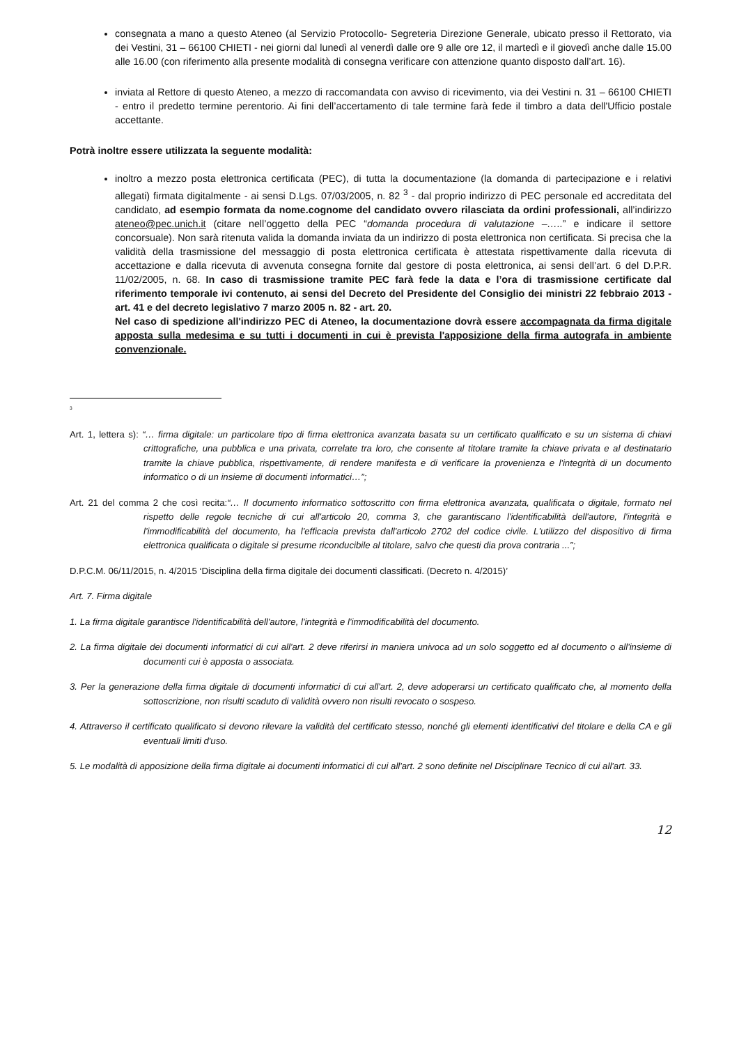consegnata a mano a questo Ateneo (al Servizio Protocollo- Segreteria Direzione Generale, ubicato presso il Rettorato, via dei Vestini, 31 – 66100 CHIETI - nei giorni dal lunedì al venerdì dalle ore 9 alle ore 12, il martedì e il giovedì anche dalle 15.00 alle 16.00 (con riferimento alla presente modalità di consegna verificare con attenzione quanto disposto dall’art. 16).
inviata al Rettore di questo Ateneo, a mezzo di raccomandata con avviso di ricevimento, via dei Vestini n. 31 – 66100 CHIETI - entro il predetto termine perentorio. Ai fini dell’accertamento di tale termine farà fede il timbro a data dell'Ufficio postale accettante.
Potrà inoltre essere utilizzata la seguente modalità:
inoltro a mezzo posta elettronica certificata (PEC), di tutta la documentazione (la domanda di partecipazione e i relativi allegati) firmata digitalmente - ai sensi D.Lgs. 07/03/2005, n. 82 <sup>3</sup> - dal proprio indirizzo di PEC personale ed accreditata del candidato, ad esempio formata da nome.cognome del candidato ovvero rilasciata da ordini professionali, all’indirizzo ateneo@pec.unich.it (citare nell’oggetto della PEC “domanda procedura di valutazione –…..” e indicare il settore concorsuale). Non sarà ritenuta valida la domanda inviata da un indirizzo di posta elettronica non certificata. Si precisa che la validità della trasmissione del messaggio di posta elettronica certificata è attestata rispettivamente dalla ricevuta di accettazione e dalla ricevuta di avvenuta consegna fornite dal gestore di posta elettronica, ai sensi dell’art. 6 del D.P.R. 11/02/2005, n. 68. In caso di trasmissione tramite PEC farà fede la data e l’ora di trasmissione certificate dal riferimento temporale ivi contenuto, ai sensi del Decreto del Presidente del Consiglio dei ministri 22 febbraio 2013 - art. 41 e del decreto legislativo 7 marzo 2005 n. 82 - art. 20.
Nel caso di spedizione all'indirizzo PEC di Ateneo, la documentazione dovrà essere accompagnata da firma digitale apposta sulla medesima e su tutti i documenti in cui è prevista l'apposizione della firma autografa in ambiente convenzionale.
<sup>3</sup>
Art. 1, lettera s): “… firma digitale: un particolare tipo di firma elettronica avanzata basata su un certificato qualificato e su un sistema di chiavi crittografiche, una pubblica e una privata, correlate tra loro, che consente al titolare tramite la chiave privata e al destinatario tramite la chiave pubblica, rispettivamente, di rendere manifesta e di verificare la provenienza e l'integrità di un documento informatico o di un insieme di documenti informatici…”;
Art. 21 del comma 2 che così recita:“… Il documento informatico sottoscritto con firma elettronica avanzata, qualificata o digitale, formato nel rispetto delle regole tecniche di cui all'articolo 20, comma 3, che garantiscano l'identificabilità dell'autore, l'integrità e l'immodificabilità del documento, ha l'efficacia prevista dall'articolo 2702 del codice civile. L'utilizzo del dispositivo di firma elettronica qualificata o digitale si presume riconducibile al titolare, salvo che questi dia prova contraria ...”;
D.P.C.M. 06/11/2015, n. 4/2015 ‘Disciplina della firma digitale dei documenti classificati. (Decreto n. 4/2015)’
Art. 7. Firma digitale
1. La firma digitale garantisce l'identificabilità dell'autore, l'integrità e l'immodificabilità del documento.
2. La firma digitale dei documenti informatici di cui all'art. 2 deve riferirsi in maniera univoca ad un solo soggetto ed al documento o all'insieme di documenti cui è apposta o associata.
3. Per la generazione della firma digitale di documenti informatici di cui all'art. 2, deve adoperarsi un certificato qualificato che, al momento della sottoscrizione, non risulti scaduto di validità ovvero non risulti revocato o sospeso.
4. Attraverso il certificato qualificato si devono rilevare la validità del certificato stesso, nonché gli elementi identificativi del titolare e della CA e gli eventuali limiti d'uso.
5. Le modalità di apposizione della firma digitale ai documenti informatici di cui all'art. 2 sono definite nel Disciplinare Tecnico di cui all'art. 33.
12